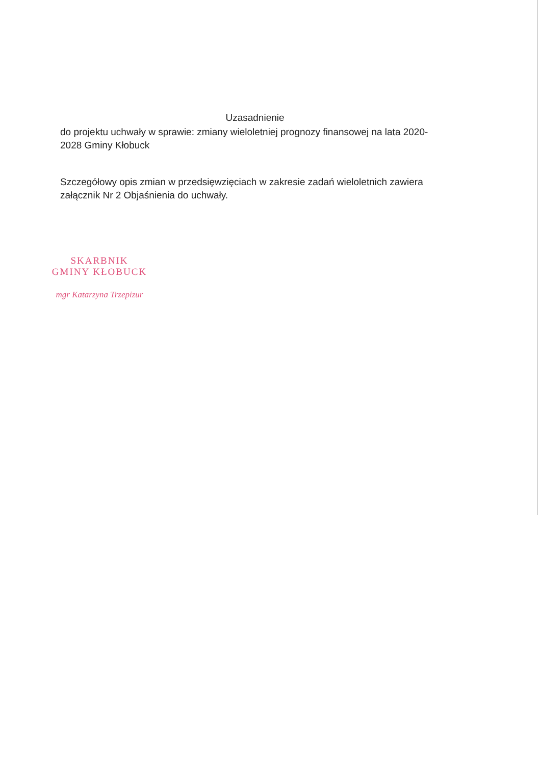Uzasadnienie
do projektu uchwały w sprawie: zmiany wieloletniej prognozy finansowej na lata 2020-2028 Gminy Kłobuck
Szczegółowy opis zmian w przedsięwzięciach w zakresie zadań wieloletnich zawiera załącznik Nr 2 Objaśnienia do uchwały.
SKARBNIK
GMINY KŁOBUCK
mgr Katarzyna Trzepizur